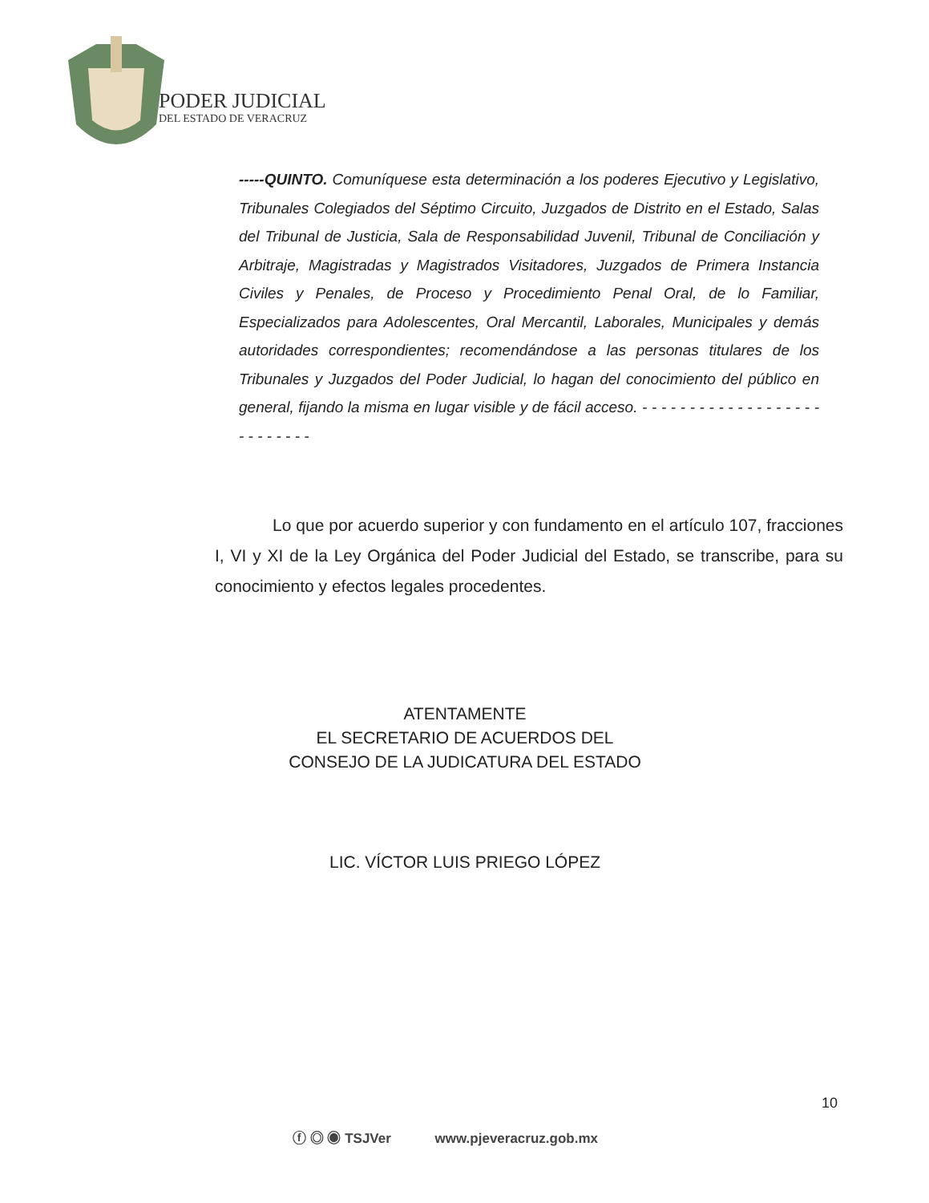PODER JUDICIAL
DEL ESTADO DE VERACRUZ
-----QUINTO. Comuníquese esta determinación a los poderes Ejecutivo y Legislativo, Tribunales Colegiados del Séptimo Circuito, Juzgados de Distrito en el Estado, Salas del Tribunal de Justicia, Sala de Responsabilidad Juvenil, Tribunal de Conciliación y Arbitraje, Magistradas y Magistrados Visitadores, Juzgados de Primera Instancia Civiles y Penales, de Proceso y Procedimiento Penal Oral, de lo Familiar, Especializados para Adolescentes, Oral Mercantil, Laborales, Municipales y demás autoridades correspondientes; recomendándose a las personas titulares de los Tribunales y Juzgados del Poder Judicial, lo hagan del conocimiento del público en general, fijando la misma en lugar visible y de fácil acceso. - - - - - - - - - - - - - - - - - - - - - - - - - - -
Lo que por acuerdo superior y con fundamento en el artículo 107, fracciones I, VI y XI de la Ley Orgánica del Poder Judicial del Estado, se transcribe, para su conocimiento y efectos legales procedentes.
ATENTAMENTE
EL SECRETARIO DE ACUERDOS DEL
CONSEJO DE LA JUDICATURA DEL ESTADO
LIC. VÍCTOR LUIS PRIEGO LÓPEZ
10
ⓕ ◎ ◉ TSJVer www.pjeveracruz.gob.mx